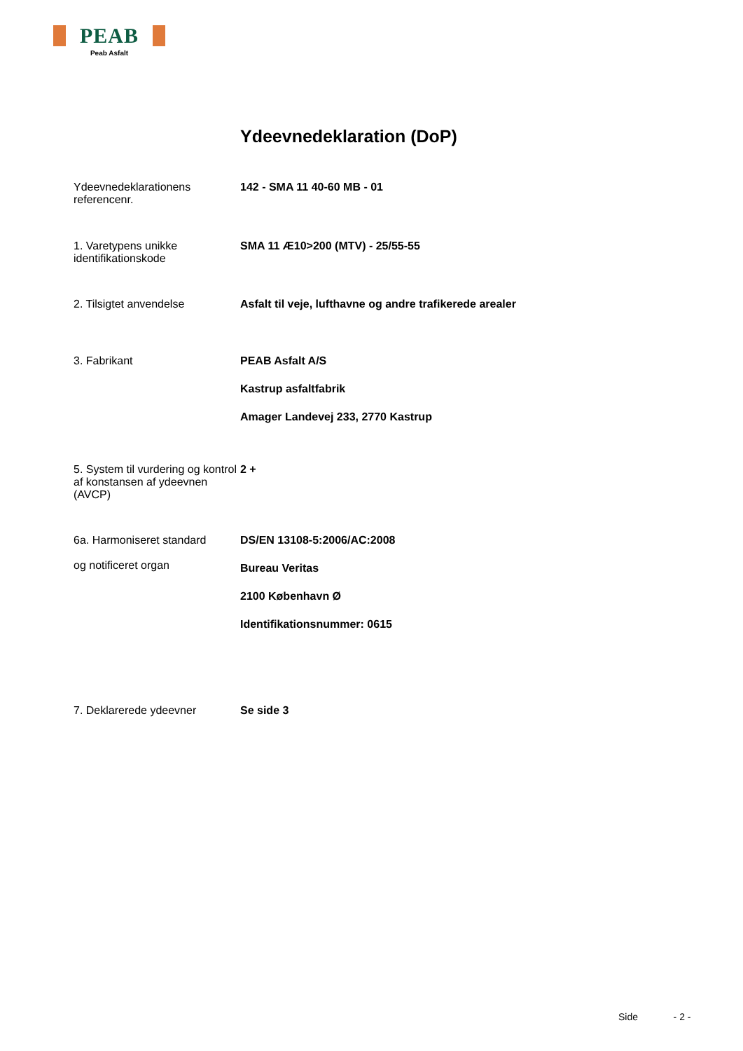PEAB
Peab Asfalt
Ydeevnedeklaration (DoP)
Ydeevnedeklarationens referencenr.
142 - SMA 11 40-60 MB - 01
1. Varetypens unikke identifikationskode
SMA 11 Æ10>200 (MTV) - 25/55-55
2. Tilsigtet anvendelse Asfalt til veje, lufthavne og andre trafikerede arealer
3. Fabrikant PEAB Asfalt A/S
Kastrup asfaltfabrik
Amager Landevej 233, 2770 Kastrup
5. System til vurdering og kontrol af konstansen af ydeevnen (AVCP)
2 +
6a. Harmoniseret standard
og notificeret organ
DS/EN 13108-5:2006/AC:2008
Bureau Veritas
2100 København Ø
Identifikationsnummer: 0615
7. Deklarerede ydeevner Se side 3
Side - 2 -